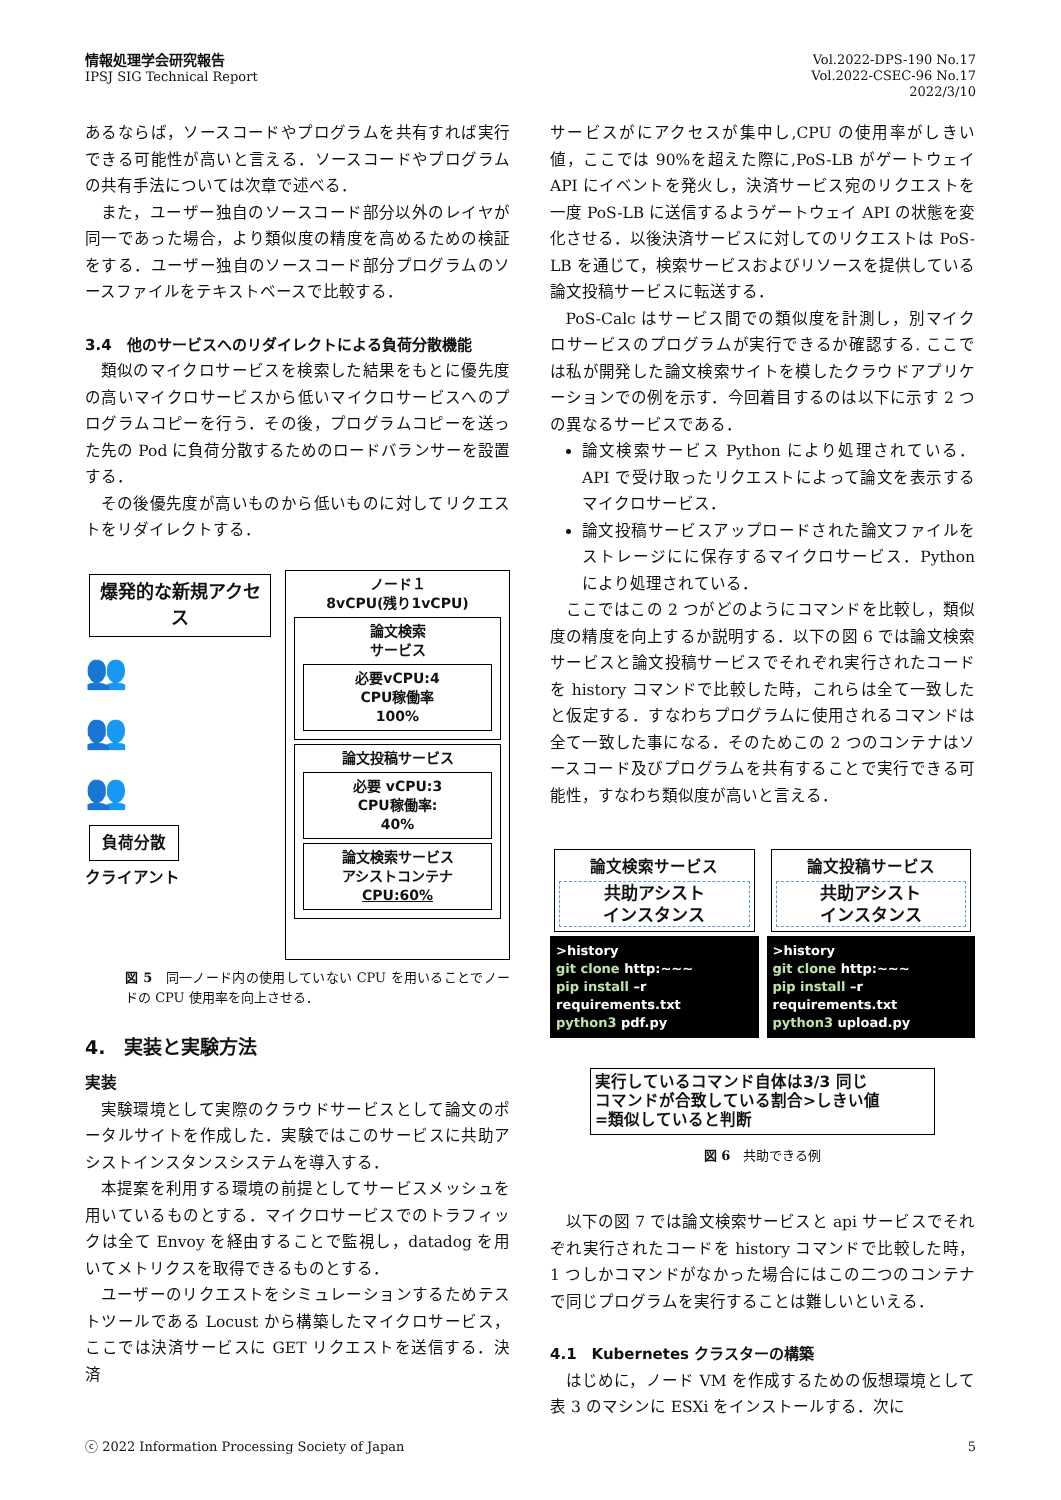情報処理学会研究報告
IPSJ SIG Technical Report
Vol.2022-DPS-190 No.17
Vol.2022-CSEC-96 No.17
2022/3/10
あるならば，ソースコードやプログラムを共有すれば実行できる可能性が高いと言える．ソースコードやプログラムの共有手法については次章で述べる．
また，ユーザー独自のソースコード部分以外のレイヤが同一であった場合，より類似度の精度を高めるための検証をする．ユーザー独自のソースコード部分プログラムのソースファイルをテキストベースで比較する．
3.4　他のサービスへのリダイレクトによる負荷分散機能
類似のマイクロサービスを検索した結果をもとに優先度の高いマイクロサービスから低いマイクロサービスへのプログラムコピーを行う．その後，プログラムコピーを送った先の Pod に負荷分散するためのロードバランサーを設置する．
その後優先度が高いものから低いものに対してリクエストをリダイレクトする．
爆発的な新規アクセス
👥
👥
👥
負荷分散
クライアント
ノード１
8vCPU(残り1vCPU)
論文検索
サービス
必要vCPU:4
CPU稼働率
100%
論文投稿サービス
必要 vCPU:3
CPU稼働率:
40%
論文検索サービス
アシストコンテナ
CPU:60%
図 5　同一ノード内の使用していない CPU を用いることでノードの CPU 使用率を向上させる．
4.　実装と実験方法
実装
実験環境として実際のクラウドサービスとして論文のポータルサイトを作成した．実験ではこのサービスに共助アシストインスタンスシステムを導入する．
本提案を利用する環境の前提としてサービスメッシュを用いているものとする．マイクロサービスでのトラフィックは全て Envoy を経由することで監視し，datadog を用いてメトリクスを取得できるものとする．
ユーザーのリクエストをシミュレーションするためテストツールである Locust から構築したマイクロサービス，ここでは決済サービスに GET リクエストを送信する．決済
サービスがにアクセスが集中し,CPU の使用率がしきい値，ここでは 90%を超えた際に,PoS-LB がゲートウェイ API にイベントを発火し，決済サービス宛のリクエストを一度 PoS-LB に送信するようゲートウェイ API の状態を変化させる．以後決済サービスに対してのリクエストは PoS-LB を通じて，検索サービスおよびリソースを提供している論文投稿サービスに転送する．
PoS-Calc はサービス間での類似度を計測し，別マイクロサービスのプログラムが実行できるか確認する. ここでは私が開発した論文検索サイトを模したクラウドアプリケーションでの例を示す．今回着目するのは以下に示す 2 つの異なるサービスである．
論文検索サービス Python により処理されている．API で受け取ったリクエストによって論文を表示するマイクロサービス．
論文投稿サービスアップロードされた論文ファイルをストレージにに保存するマイクロサービス．Python により処理されている．
ここではこの 2 つがどのようにコマンドを比較し，類似度の精度を向上するか説明する．以下の図 6 では論文検索サービスと論文投稿サービスでそれぞれ実行されたコードを history コマンドで比較した時，これらは全て一致したと仮定する．すなわちプログラムに使用されるコマンドは全て一致した事になる．そのためこの 2 つのコンテナはソースコード及びプログラムを共有することで実行できる可能性，すなわち類似度が高いと言える．
論文検索サービス
共助アシスト
インスタンス
>history
git clone http:~~~
pip install –r requirements.txt
python3 pdf.py
論文投稿サービス
共助アシスト
インスタンス
>history
git clone http:~~~
pip install –r requirements.txt
python3 upload.py
実行しているコマンド自体は3/3 同じ
コマンドが合致している割合>しきい値
=類似していると判断
図 6　共助できる例
以下の図 7 では論文検索サービスと api サービスでそれぞれ実行されたコードを history コマンドで比較した時，1 つしかコマンドがなかった場合にはこの二つのコンテナで同じプログラムを実行することは難しいといえる．
4.1　Kubernetes クラスターの構築
はじめに，ノード VM を作成するための仮想環境として表 3 のマシンに ESXi をインストールする．次に
ⓒ 2022 Information Processing Society of Japan 5